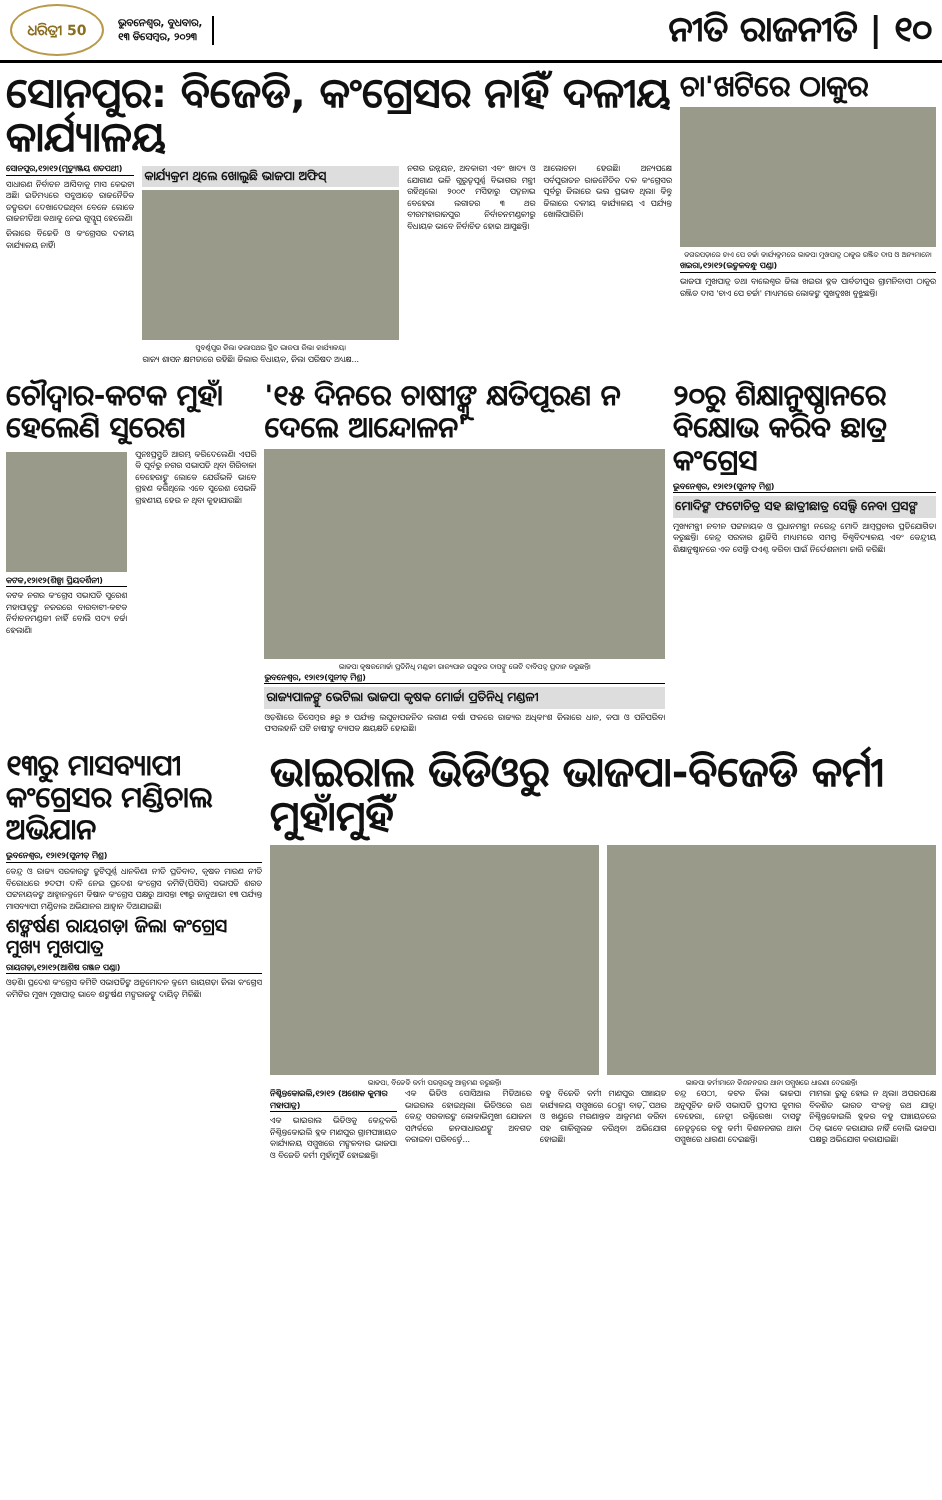ଧରିତ୍ରୀ 50
ଭୁବନେଶ୍ୱର, ବୁଧବାର,
୧୩ ଡିସେମ୍ବର, ୨୦୨୩
ନୀତି ରାଜନୀତି | ୧୦
ସୋନପୁର: ବିଜେଡି, କଂଗ୍ରେସର ନାହିଁ ଦଳୀୟ କାର୍ଯ୍ୟାଳୟ
ସୋନପୁର,୧୨।୧୨(ମୃତ୍ୟୁଞ୍ଜୟ ଶତପଥୀ)
ସାଧାରଣ ନିର୍ବାଚନ ଆସିବାକୁ ମାସ କେଇଟା ଅଛି। ଇତିମଧ୍ୟରେ ସବୁଆଡ଼େ ରାଜନୈତିକ ତତ୍ପରତା ଦେଖାଦେଇଥିବା ବେଳେ ଲୋକେ ରାଜନୀତିଆ କଥାକୁ ନେଇ ଗୁପ୍ଗୁପ୍ ହେଲେଣି।
ଜିଲାରେ ବିଜେଡି ଓ କଂଗ୍ରେସର ଦଳୀୟ କାର୍ଯ୍ୟାଳୟ ନାହିଁ।
କାର୍ଯ୍ୟକ୍ରମ ଥିଲେ ଖୋଲୁଛି ଭାଜପା ଅଫିସ୍
ସୁବର୍ଣ୍ଣପୁର ଜିଲା କଲାପଥର ସ୍ଥିତ ଭାଜପା ଜିଲା କାର୍ଯ୍ୟାଳୟ।
ରାଜ୍ୟ ଶାସନ କ୍ଷମତାରେ ରହିଛି। ଜିଲାର ବିଧାୟକ, ଜିଲା ପରିଷଦ ଅଧ୍ୟକ୍ଷ...
ନଗର ଉନ୍ନୟନ, ଅବକାରୀ ଏବଂ ଖାଦ୍ୟ ଓ ଯୋଗାଣ ଭଳି ଗୁରୁତ୍ୱପୂର୍ଣ୍ଣ ବିଭାଗର ମନ୍ତ୍ରୀ ରହିଥିଲେ। ୨୦୦୯ ମସିହାରୁ ପଦ୍ମନାଭ ବେହେରା ଲଗାତର ୩ ଥର ବୀରମହାରାଜପୁର ନିର୍ବାଚନମଣ୍ଡଳୀରୁ ବିଧାୟକ ଭାବେ ନିର୍ବାଚିତ ହୋଇ ଆସୁଛନ୍ତି।
ଆଲୋଚନା ହେଉଛି। ଅନ୍ୟପକ୍ଷେ ସର୍ବପୁରାତନ ରାଜନୈତିକ ଦଳ କଂଗ୍ରେସର ପୂର୍ବରୁ ଜିଲାରେ ଭଲ ପ୍ରଭାବ ଥିଲା। କିନ୍ତୁ ଜିଲାରେ ଦଳୀୟ କାର୍ଯ୍ୟାଳୟ ଏ ପର୍ଯ୍ୟନ୍ତ ଖୋଲିପାରିନି।
ଚା'ଖଟିରେ ଠାକୁର
ଡଗରପଡ଼ାରେ ଚାଏ ପେ ଚର୍ଚ୍ଚା କାର୍ଯ୍ୟକ୍ରମରେ ଭାଜପା ମୁଖପାତ୍ର ଠାକୁର ରଞ୍ଜିତ ଦାସ ଓ ଅନ୍ୟମାନେ।
ଖଇରା,୧୨।୧୨(ଉତ୍କଳବନ୍ଧୁ ପଣ୍ଡା)
ଭାଜପା ମୁଖପାତ୍ର ତଥା ବାଲେଶ୍ୱର ଜିଲା ଖଇରା ବ୍ଲକ ପାର୍ବତୀପୁର ଗ୍ରାମନିବାସୀ ଠାକୁର ରଞ୍ଜିତ ଦାସ 'ଚାଏ ପେ ଚର୍ଚ୍ଚା' ମାଧ୍ୟମରେ ଲୋକଙ୍କ ସୁଖଦୁଃଖ ବୁଝୁଛନ୍ତି।
ଚୌଦ୍ୱାର-କଟକ ମୁହାଁ ହେଲେଣି ସୁରେଶ
କଟକ,୧୨।୧୨(ଶିଳ୍ପା ପ୍ରିୟଦର୍ଶିନୀ)
କଟକ ନଗର କଂଗ୍ରେସ ସଭାପତି ସୁରେଶ ମହାପାତ୍ରଙ୍କ ନଜରରେ ବାରବାଟୀ-କଟକ ନିର୍ବାଚନମଣ୍ଡଳୀ ନାହିଁ ବୋଲି ସଦ୍ୟ ଚର୍ଚ୍ଚା ହେଲାଣି।
ପୁନଃପ୍ରସ୍ତୁତି ଆରମ୍ଭ କରିଦେଲେଣି। ଏପରି କି ପୂର୍ବରୁ ନଗର ସଭାପତି ଥିବା ଗିରିବାଳା ବେହେରାଙ୍କୁ ଲୋକେ ଯେଉଁଭଳି ଭାବେ ଗ୍ରହଣ କରିଥିଲେ ଏବେ ସୁରେଶ ସେଭଳି ଗ୍ରହଣୀୟ ହେଉ ନ ଥିବା କୁହାଯାଉଛି।
'୧୫ ଦିନରେ ଚାଷୀଙ୍କୁ କ୍ଷତିପୂରଣ ନ ଦେଲେ ଆନ୍ଦୋଳନ'
ଭାଜପା କୃଷକମୋର୍ଚ୍ଚା ପ୍ରତିନିଧି ମଣ୍ଡଳୀ ରାଜ୍ୟପାଳ ରଘୁବର ଦାସଙ୍କୁ ଭେଟି ଦାବିପତ୍ର ପ୍ରଦାନ କରୁଛନ୍ତି।
ଭୁବନେଶ୍ୱର, ୧୨।୧୨(ସୁନୀତ୍ ମିଶ୍ର)
ରାଜ୍ୟପାଳଙ୍କୁ ଭେଟିଲା ଭାଜପା କୃଷକ ମୋର୍ଚ୍ଚା ପ୍ରତିନିଧି ମଣ୍ଡଳୀ
ଓଡ଼ିଶାରେ ଡିସେମ୍ବର ୫ରୁ ୭ ପର୍ଯ୍ୟନ୍ତ ଲଘୁଚାପଜନିତ ଲଗାଣ ବର୍ଷା ଫଳରେ ରାଜ୍ୟର ଅଧିକାଂଶ ଜିଲାରେ ଧାନ, କପା ଓ ପନିପରିବା ଫସଲହାନି ଘଟି ଚାଷୀଙ୍କ ବ୍ୟାପକ କ୍ଷୟକ୍ଷତି ହୋଇଛି।
୨୦ରୁ ଶିକ୍ଷାନୁଷ୍ଠାନରେ ବିକ୍ଷୋଭ କରିବ ଛାତ୍ର କଂଗ୍ରେସ
ଭୁବନେଶ୍ୱର, ୧୨।୧୨(ସୁନୀତ୍ ମିଶ୍ର)
ମୋଦିଙ୍କ ଫଟୋଚିତ୍ର ସହ ଛାତ୍ରୀଛାତ୍ର ସେଲ୍ଫି ନେବା ପ୍ରସଙ୍ଗ
ମୁଖ୍ୟମନ୍ତ୍ରୀ ନବୀନ ପଟ୍ଟନାୟକ ଓ ପ୍ରଧାନମନ୍ତ୍ରୀ ନରେନ୍ଦ୍ର ମୋଦି ଆମ୍ବପ୍ରଚାର ପ୍ରତିଯୋଗିତା କରୁଛନ୍ତି। କେନ୍ଦ୍ର ସରକାର ୟୁଜିସି ମାଧ୍ୟମରେ ସମସ୍ତ ବିଶ୍ୱବିଦ୍ୟାଳୟ ଏବଂ କେନ୍ଦ୍ରୀୟ ଶିକ୍ଷାନୁଷ୍ଠାନରେ ଏକ ସେଲ୍ଫି ପଏଣ୍ଟ କରିବା ପାଇଁ ନିର୍ଦ୍ଦେଶନାମା ଜାରି କରିଛି।
୧୩ରୁ ମାସବ୍ୟାପୀ କଂଗ୍ରେସର ମଣ୍ଡିଚାଲ ଅଭିଯାନ
ଭୁବନେଶ୍ୱର, ୧୨।୧୨(ସୁନୀତ୍ ମିଶ୍ର)
କେନ୍ଦ୍ର ଓ ରାଜ୍ୟ ସରକାରଙ୍କ ତ୍ରୁଟିପୂର୍ଣ୍ଣ ଧାନକିଣା ନୀତି ପ୍ରତିବାଦ, କୃଷକ ମାରଣ ନୀତି ବିରୋଧରେ ୭ଦଫା ଦାବି ନେଇ ପ୍ରଦେଶ କଂଗ୍ରେସ କମିଟି(ପିସିସି) ସଭାପତି ଶରତ ପଟ୍ଟନାୟକଙ୍କ ଆହ୍ୱାନକ୍ରମେ କିଷାନ କଂଗ୍ରେସ ପକ୍ଷରୁ ଆସନ୍ତା ୧୩ରୁ ଜାନୁଆରୀ ୧୩ ପର୍ଯ୍ୟନ୍ତ ମାସବ୍ୟାପୀ ମଣ୍ଡିଚାଲ ଅଭିଯାନର ଆହ୍ୱାନ ଦିଆଯାଇଛି।
ଶଙ୍କର୍ଷଣ ରାୟଗଡ଼ା ଜିଲା କଂଗ୍ରେସ ମୁଖ୍ୟ ମୁଖପାତ୍ର
ରାୟଗଡ଼ା,୧୨।୧୨(ଆଶିଷ ରଞ୍ଜନ ପଣ୍ଡା)
ଓଡ଼ିଶା ପ୍ରଦେଶ କଂଗ୍ରେସ କମିଟି ସଭାପତିଙ୍କ ଅନୁମୋଦନ କ୍ରମେ ରାୟଗଡ଼ା ଜିଲା କଂଗ୍ରେସ କମିଟିର ମୁଖ୍ୟ ମୁଖପାତ୍ର ଭାବେ ଶଙ୍କର୍ଷଣ ମଙ୍ଗରାଜଙ୍କୁ ଦାୟିତ୍ୱ ମିଳିଛି।
ଭାଇରାଲ ଭିଡିଓରୁ ଭାଜପା-ବିଜେଡି କର୍ମୀ ମୁହାଁମୁହିଁ
ଭାଜପା, ବିଜେଡି କର୍ମୀ ପରସ୍ପରକୁ ଆକ୍ରମଣ କରୁଛନ୍ତି।
ଭାଜପା କର୍ମୀମାନେ କିଶନନଗର ଥାନା ସମ୍ମୁଖରେ ଧାରଣା ଦେଉଛନ୍ତି।
ନିଶ୍ଚିନ୍ତକୋଇଲି,୧୨।୧୨ (ଅଶୋକ କୁମାର ମହାପାତ୍ର)
ଏକ ଭାଇରାଲ ଭିଡିଓକୁ କେନ୍ଦ୍ରକରି ନିଶ୍ଚିନ୍ତକୋଇଲି ବ୍ଲକ ମାଣପୁର ଗ୍ରାମପଞ୍ଚାୟତ କାର୍ଯ୍ୟାଳୟ ସମ୍ମୁଖରେ ମଙ୍ଗଳବାର ଭାଜପା ଓ ବିଜେଡି କର୍ମୀ ମୁହାଁମୁହିଁ ହୋଇଛନ୍ତି।
ଏକ ଭିଡିଓ ସୋସିଆଲ ମିଡିଆରେ ଭାଇରାଲ ହୋଇଥିଲା। ଭିଡିଓରେ ରଥ କେନ୍ଦ୍ର ସରକାରଙ୍କ ଲୋକାଭିମୁଖୀ ଯୋଜନା ସମ୍ପର୍କରେ ଜନସାଧାରଣଙ୍କୁ ଅବଗତ କରାଇବା ପରିବର୍ତ୍ତେ...
ବହୁ ବିଜେଡି କର୍ମୀ ମାଣପୁର ପଞ୍ଚାୟତ କାର୍ଯ୍ୟାଳୟ ସମ୍ମୁଖରେ ଠେଙ୍ଗା ବାଡ଼ି, ପଥର ଓ ଖଣ୍ଡୁରେ ମରଣାନ୍ତକ ଆକ୍ରମଣ କରିବା ସହ ଗାଳିଗୁଲଜ କରିଥିବା ଅଭିଯୋଗ ହୋଇଛି।
ଚନ୍ଦ୍ର ସେଠୀ, କଟକ ଜିଲା ଭାଜପା ଅନୁସୂଚିତ ଜାତି ସଭାପତି ପ୍ରଦୀପ କୁମାର ବେହେରା, ନେତ୍ରୀ ରଶ୍ମିରେଖା ଦାସଙ୍କ ନେତୃତ୍ୱରେ ବହୁ କର୍ମୀ କିଶନନଗର ଥାନା ସମ୍ମୁଖରେ ଧାରଣା ଦେଇଛନ୍ତି।
ମାମଲା ରୁଜୁ ହୋଇ ନ ଥିଲା। ଅପରପକ୍ଷେ ବିକଶିତ ଭାରତ ସଂକଳ୍ପ ରଥ ଯାତ୍ରା ନିଶ୍ଚିନ୍ତକୋଇଲି ବ୍ଲକର ବହୁ ପଞ୍ଚାୟତରେ ଠିକ୍ ଭାବେ କରାଯାଉ ନାହିଁ ବୋଲି ଭାଜପା ପକ୍ଷରୁ ଅଭିଯୋଗ କରାଯାଇଛି।